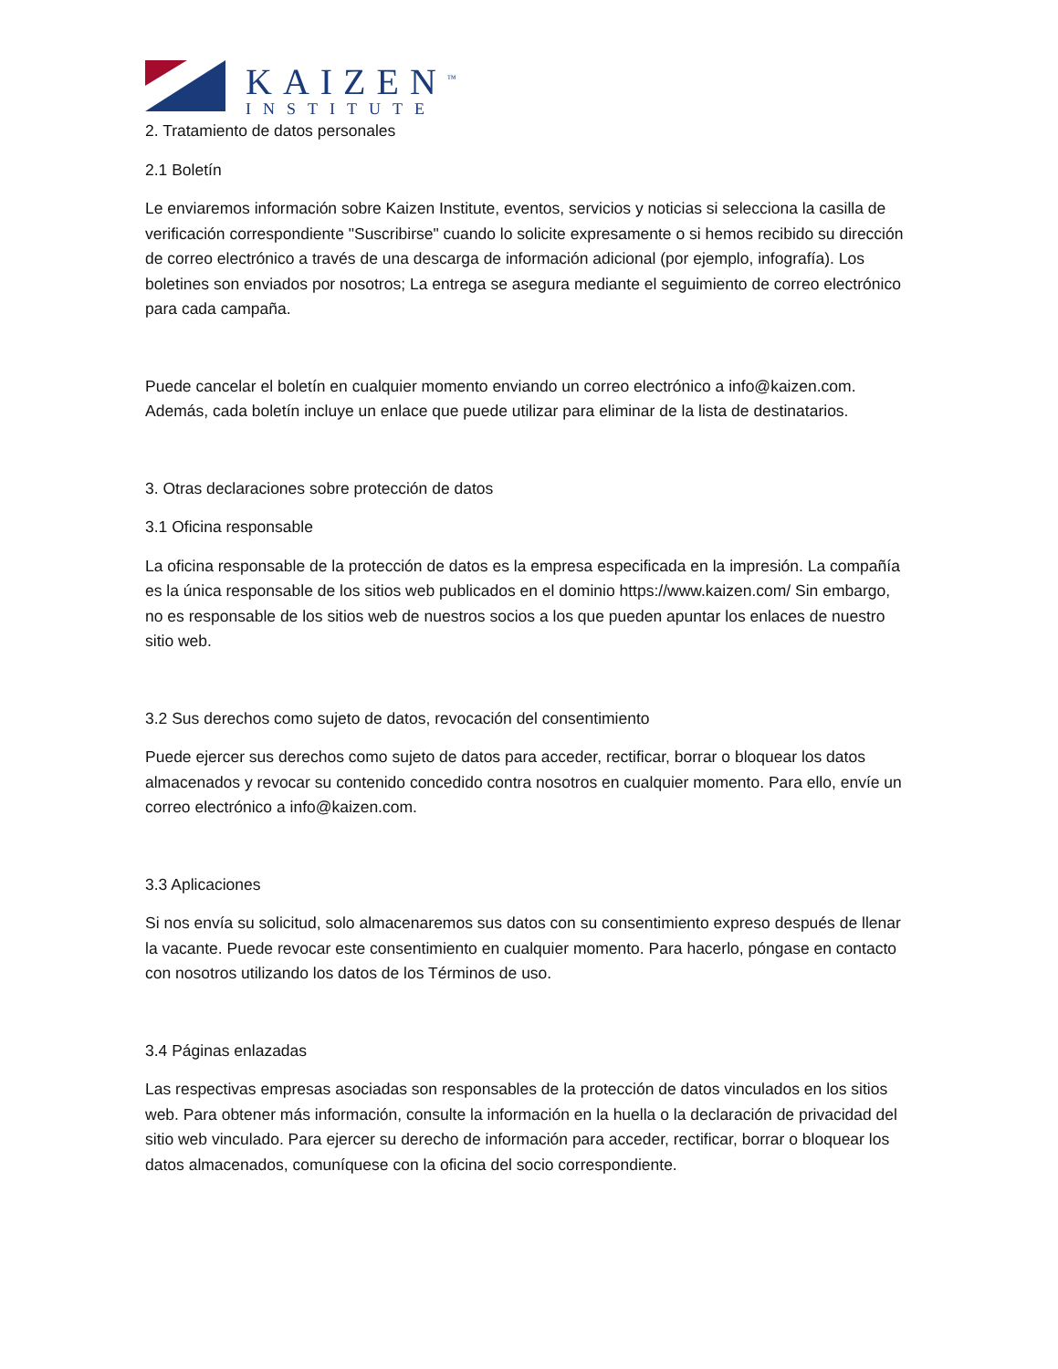KAIZEN<sup>™</sup>
INSTITUTE
2. Tratamiento de datos personales
2.1 Boletín
Le enviaremos información sobre Kaizen Institute, eventos, servicios y noticias si selecciona la casilla de verificación correspondiente "Suscribirse" cuando lo solicite expresamente o si hemos recibido su dirección de correo electrónico a través de una descarga de información adicional (por ejemplo, infografía). Los boletines son enviados por nosotros; La entrega se asegura mediante el seguimiento de correo electrónico para cada campaña.
Puede cancelar el boletín en cualquier momento enviando un correo electrónico a info@kaizen.com. Además, cada boletín incluye un enlace que puede utilizar para eliminar de la lista de destinatarios.
3. Otras declaraciones sobre protección de datos
3.1 Oficina responsable
La oficina responsable de la protección de datos es la empresa especificada en la impresión. La compañía es la única responsable de los sitios web publicados en el dominio https://www.kaizen.com/ Sin embargo, no es responsable de los sitios web de nuestros socios a los que pueden apuntar los enlaces de nuestro sitio web.
3.2 Sus derechos como sujeto de datos, revocación del consentimiento
Puede ejercer sus derechos como sujeto de datos para acceder, rectificar, borrar o bloquear los datos almacenados y revocar su contenido concedido contra nosotros en cualquier momento. Para ello, envíe un correo electrónico a info@kaizen.com.
3.3 Aplicaciones
Si nos envía su solicitud, solo almacenaremos sus datos con su consentimiento expreso después de llenar la vacante. Puede revocar este consentimiento en cualquier momento. Para hacerlo, póngase en contacto con nosotros utilizando los datos de los Términos de uso.
3.4 Páginas enlazadas
Las respectivas empresas asociadas son responsables de la protección de datos vinculados en los sitios web. Para obtener más información, consulte la información en la huella o la declaración de privacidad del sitio web vinculado. Para ejercer su derecho de información para acceder, rectificar, borrar o bloquear los datos almacenados, comuníquese con la oficina del socio correspondiente.